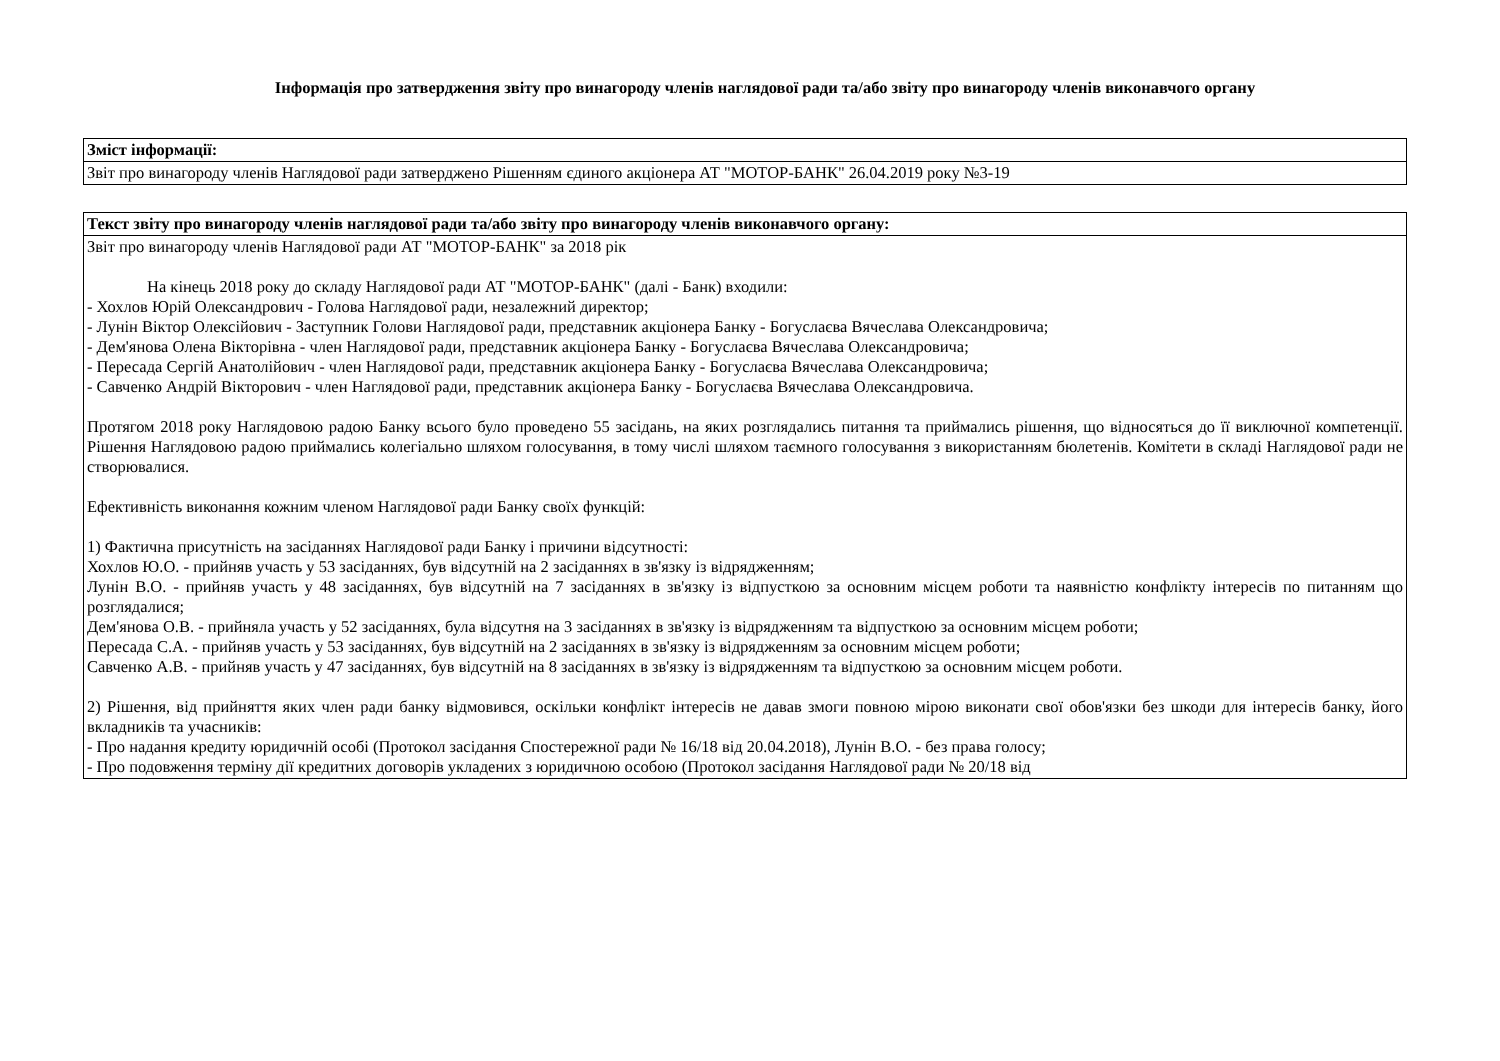Інформація про затвердження звіту про винагороду членів наглядової ради та/або звіту про винагороду членів виконавчого органу
| Зміст інформації: |
| --- |
| Звіт про винагороду членів Наглядової ради затверджено Рішенням єдиного акціонера АТ "МОТОР-БАНК" 26.04.2019 року №3-19 |
| Текст звіту про винагороду членів наглядової ради та/або звіту про винагороду членів виконавчого органу: |
| --- |
| Звіт про винагороду членів Наглядової ради АТ "МОТОР-БАНК" за 2018 рік На кінець 2018 року до складу Наглядової ради АТ "МОТОР-БАНК" (далі - Банк) входили: - Хохлов Юрій Олександрович - Голова Наглядової ради, незалежний директор; - Лунін Віктор Олексійович - Заступник Голови Наглядової ради, представник акціонера Банку - Богуслаєва Вячеслава Олександровича; - Дем'янова Олена Вікторівна - член Наглядової ради, представник акціонера Банку - Богуслаєва Вячеслава Олександровича; - Пересада Сергій Анатолійович - член Наглядової ради, представник акціонера Банку - Богуслаєва Вячеслава Олександровича; - Савченко Андрій Вікторович - член Наглядової ради, представник акціонера Банку - Богуслаєва Вячеслава Олександровича. Протягом 2018 року Наглядовою радою Банку всього було проведено 55 засідань, на яких розглядались питання та приймались рішення, що відносяться до її виключної компетенції. Рішення Наглядовою радою приймались колегіально шляхом голосування, в тому числі шляхом таємного голосування з використанням бюлетенів. Комітети в складі Наглядової ради не створювалися. Ефективність виконання кожним членом Наглядової ради Банку своїх функцій: 1) Фактична присутність на засіданнях Наглядової ради Банку і причини відсутності: Хохлов Ю.О. - прийняв участь у 53 засіданнях, був відсутній на 2 засіданнях в зв'язку із відрядженням; Лунін В.О. - прийняв участь у 48 засіданнях, був відсутній на 7 засіданнях в зв'язку із відпусткою за основним місцем роботи та наявністю конфлікту інтересів по питанням що розглядалися; Дем'янова О.В. - прийняла участь у 52 засіданнях, була відсутня на 3 засіданнях в зв'язку із відрядженням та відпусткою за основним місцем роботи; Пересада С.А. - прийняв участь у 53 засіданнях, був відсутній на 2 засіданнях в зв'язку із відрядженням за основним місцем роботи; Савченко А.В. - прийняв участь у 47 засіданнях, був відсутній на 8 засіданнях в зв'язку із відрядженням та відпусткою за основним місцем роботи. 2) Рішення, від прийняття яких член ради банку відмовився, оскільки конфлікт інтересів не давав змоги повною мірою виконати свої обов'язки без шкоди для інтересів банку, його вкладників та учасників: - Про надання кредиту юридичній особі (Протокол засідання Спостережної ради № 16/18 від 20.04.2018), Лунін В.О. - без права голосу; - Про подовження терміну дії кредитних договорів укладених з юридичною особою (Протокол засідання Наглядової ради № 20/18 від |